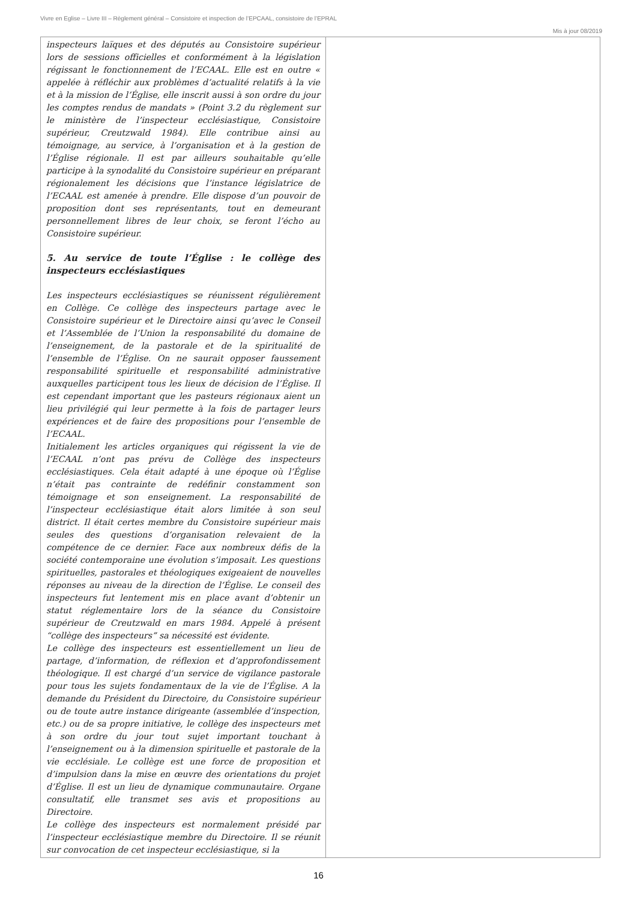Vivre en Eglise – Livre III – Règlement général – Consistoire et inspection de l’EPCAAL, consistoire de l’EPRAL
Mis à jour 08/2019
| inspecteurs laïques et des députés au Consistoire supérieur lors de sessions officielles et conformément à la législation régissant le fonctionnement de l’ECAAL. Elle est en outre « appelée à réfléchir aux problèmes d’actualité relatifs à la vie et à la mission de l’Église, elle inscrit aussi à son ordre du jour les comptes rendus de mandats » (Point 3.2 du règlement sur le ministère de l’inspecteur ecclésiastique, Consistoire supérieur, Creutzwald 1984). Elle contribue ainsi au témoignage, au service, à l’organisation et à la gestion de l’Église régionale. Il est par ailleurs souhaitable qu’elle participe à la synodalité du Consistoire supérieur en préparant régionalement les décisions que l’instance législatrice de l’ECAAL est amenée à prendre. Elle dispose d’un pouvoir de proposition dont ses représentants, tout en demeurant personnellement libres de leur choix, se feront l’écho au Consistoire supérieur. 5. Au service de toute l’Église : le collège des inspecteurs ecclésiastiques Les inspecteurs ecclésiastiques se réunissent régulièrement en Collège. Ce collège des inspecteurs partage avec le Consistoire supérieur et le Directoire ainsi qu’avec le Conseil et l’Assemblée de l’Union la responsabilité du domaine de l’enseignement, de la pastorale et de la spiritualité de l’ensemble de l’Église. On ne saurait opposer faussement responsabilité spirituelle et responsabilité administrative auxquelles participent tous les lieux de décision de l’Église. Il est cependant important que les pasteurs régionaux aient un lieu privilégié qui leur permette à la fois de partager leurs expériences et de faire des propositions pour l’ensemble de l’ECAAL. Initialement les articles organiques qui régissent la vie de l’ECAAL n’ont pas prévu de Collège des inspecteurs ecclésiastiques. Cela était adapté à une époque où l’Église n’était pas contrainte de redéfinir constamment son témoignage et son enseignement. La responsabilité de l’inspecteur ecclésiastique était alors limitée à son seul district. Il était certes membre du Consistoire supérieur mais seules des questions d’organisation relevaient de la compétence de ce dernier. Face aux nombreux défis de la société contemporaine une évolution s’imposait. Les questions spirituelles, pastorales et théologiques exigeaient de nouvelles réponses au niveau de la direction de l’Église. Le conseil des inspecteurs fut lentement mis en place avant d’obtenir un statut réglementaire lors de la séance du Consistoire supérieur de Creutzwald en mars 1984. Appelé à présent “collège des inspecteurs” sa nécessité est évidente. Le collège des inspecteurs est essentiellement un lieu de partage, d’information, de réflexion et d’approfondissement théologique. Il est chargé d’un service de vigilance pastorale pour tous les sujets fondamentaux de la vie de l’Église. A la demande du Président du Directoire, du Consistoire supérieur ou de toute autre instance dirigeante (assemblée d’inspection, etc.) ou de sa propre initiative, le collège des inspecteurs met à son ordre du jour tout sujet important touchant à l’enseignement ou à la dimension spirituelle et pastorale de la vie ecclésiale. Le collège est une force de proposition et d’impulsion dans la mise en œuvre des orientations du projet d’Église. Il est un lieu de dynamique communautaire. Organe consultatif, elle transmet ses avis et propositions au Directoire. Le collège des inspecteurs est normalement présidé par l’inspecteur ecclésiastique membre du Directoire. Il se réunit sur convocation de cet inspecteur ecclésiastique, si la | |
16